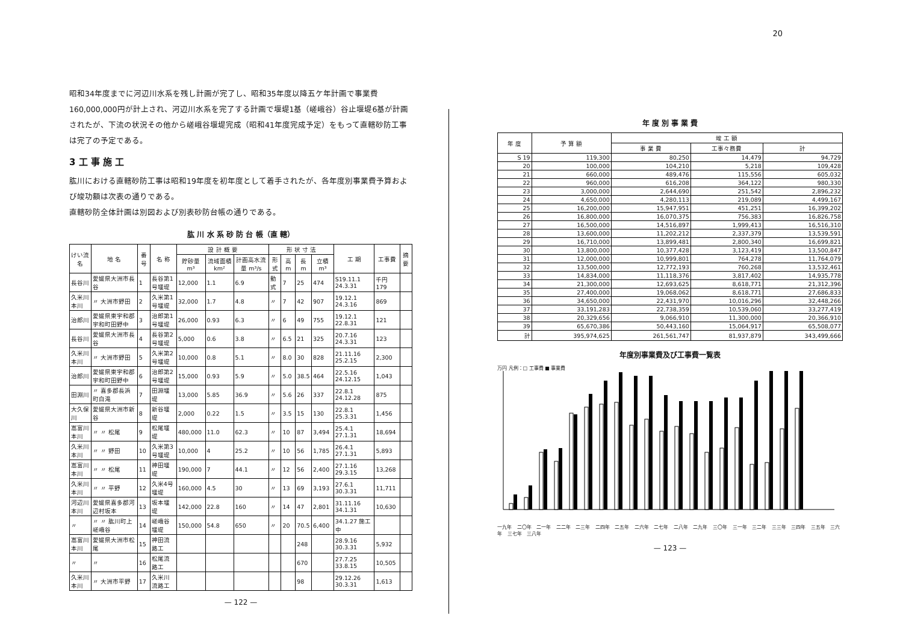20
昭和34年度までに河辺川水系を残し計画が完了し、昭和35年度以降五ケ年計画で事業費160,000,000円が計上され、河辺川水系を完了する計画で堰堤1基（嵯峨谷）谷止堰堤6基が計画されたが、下流の状況その他から嵯峨谷堰堤完成（昭和41年度完成予定）をもって直轄砂防工事は完了の予定である。
3 工 事 施 工
肱川における直轄砂防工事は昭和19年度を初年度として着手されたが、各年度別事業費予算および竣功額は次表の通りである。
直轄砂防全体計画は別図および別表砂防台帳の通りである。
肱 川 水 系 砂 防 台 帳（直 轄）
| けい流名 | 地 名 | 番号 | 名 称 | 設 計 概 要 | | | 形 状 寸 法 | | | | 工 期 | 工事費 | 摘要 |
| --- | --- | --- | --- | --- | --- | --- | --- | --- | --- | --- | --- | --- | --- |
| | | | | 貯砂量 m³ | 流域面積 km² | 計画高水流量 m³/s | 形式 | 高 m | 長 m | 立積 m³ | | | |
| 長谷川 | 愛媛県大洲市長谷 | 1 | 長谷第1号堰堤 | 12,000 | 1.1 | 6.9 | 動式 | 7 | 25 | 474 | S19.11.1 24.3.31 | 千円 179 | |
| 久米川本川 | 〃 大洲市野田 | 2 | 久米第1号堰堤 | 32,000 | 1.7 | 4.8 | 〃 | 7 | 42 | 907 | 19.12.1 24.3.16 | 869 | |
| 治郎川 | 愛媛県東宇和郡宇和町田野中 | 3 | 治郎第1号堰堤 | 26,000 | 0.93 | 6.3 | 〃 | 6 | 49 | 755 | 19.12.1 22.8.31 | 121 | |
| 長谷川 | 愛媛県大洲市長谷 | 4 | 長谷第2号堰堤 | 5,000 | 0.6 | 3.8 | 〃 | 6.5 | 21 | 325 | 20.7.16 24.3.31 | 123 | |
| 久米川本川 | 〃 大洲市野田 | 5 | 久米第2号堰堤 | 10,000 | 0.8 | 5.1 | 〃 | 8.0 | 30 | 828 | 21.11.16 25.2.15 | 2,300 | |
| 治郎川 | 愛媛県東宇和郡宇和町田野中 | 6 | 治郎第2号堰堤 | 15,000 | 0.93 | 5.9 | 〃 | 5.0 | 38.5 | 464 | 22.5.16 24.12.15 | 1,043 | |
| 田淵川 | 〃 喜多郡長浜町白滝 | 7 | 田淵堰堤 | 13,000 | 5.85 | 36.9 | 〃 | 5.6 | 26 | 337 | 22.8.1 24.12.28 | 875 | |
| 大久保川 | 愛媛県大洲市新谷 | 8 | 新谷堰堤 | 2,000 | 0.22 | 1.5 | 〃 | 3.5 | 15 | 130 | 22.8.1 25.3.31 | 1,456 | |
| 嵩富川本川 | 〃 〃 松尾 | 9 | 松尾堰堤 | 480,000 | 11.0 | 62.3 | 〃 | 10 | 87 | 3,494 | 25.4.1 27.1.31 | 18,694 | |
| 久米川本川 | 〃 〃 野田 | 10 | 久米第3号堰堤 | 10,000 | 4 | 25.2 | 〃 | 10 | 56 | 1,785 | 26.4.1 27.1.31 | 5,893 | |
| 嵩富川本川 | 〃 〃 松尾 | 11 | 神田堰堤 | 190,000 | 7 | 44.1 | 〃 | 12 | 56 | 2,400 | 27.1.16 29.3.15 | 13,268 | |
| 久米川本川 | 〃 〃 平野 | 12 | 久米4号堰堤 | 160,000 | 4.5 | 30 | 〃 | 13 | 69 | 3,193 | 27.6.1 30.3.31 | 11,711 | |
| 河辺川本川 | 愛媛県喜多郡河辺村坂本 | 13 | 坂本堰堤 | 142,000 | 22.8 | 160 | 〃 | 14 | 47 | 2,801 | 31.11.16 34.1.31 | 10,630 | |
| 〃 | 〃 〃 肱川町上嵯峨谷 | 14 | 嵯峨谷堰堤 | 150,000 | 54.8 | 650 | 〃 | 20 | 70.5 | 6,400 | 34.1.27 施工中 | | |
| 嵩富川本川 | 愛媛県大洲市松尾 | 15 | 神田流路工 | | | | | | 248 | | 28.9.16 30.3.31 | 5,932 | |
| 〃 | 〃 | 16 | 松尾流路工 | | | | | | 670 | | 27.7.25 33.8.15 | 10,505 | |
| 久米川本川 | 〃 大洲市平野 | 17 | 久米川流路工 | | | | | | 98 | | 29.12.26 30.3.31 | 1,613 | |
— 122 —
年 度 別 事 業 費
| 年 度 | 予 算 額 | 竣 工 額 | | |
| --- | --- | --- | --- | --- |
| | | 事 業 費 | 工事々務費 | 計 |
| S 19 | 119,300 | 80,250 | 14,479 | 94,729 |
| 20 | 100,000 | 104,210 | 5,218 | 109,428 |
| 21 | 660,000 | 489,476 | 115,556 | 605,032 |
| 22 | 960,000 | 616,208 | 364,122 | 980,330 |
| 23 | 3,000,000 | 2,644,690 | 251,542 | 2,896,232 |
| 24 | 4,650,000 | 4,280,113 | 219,089 | 4,499,167 |
| 25 | 16,200,000 | 15,947,951 | 451,251 | 16,399,202 |
| 26 | 16,800,000 | 16,070,375 | 756,383 | 16,826,758 |
| 27 | 16,500,000 | 14,516,897 | 1,999,413 | 16,516,310 |
| 28 | 13,600,000 | 11,202,212 | 2,337,379 | 13,539,591 |
| 29 | 16,710,000 | 13,899,481 | 2,800,340 | 16,699,821 |
| 30 | 13,800,000 | 10,377,428 | 3,123,419 | 13,500,847 |
| 31 | 12,000,000 | 10,999,801 | 764,278 | 11,764,079 |
| 32 | 13,500,000 | 12,772,193 | 760,268 | 13,532,461 |
| 33 | 14,834,000 | 11,118,376 | 3,817,402 | 14,935,778 |
| 34 | 21,300,000 | 12,693,625 | 8,618,771 | 21,312,396 |
| 35 | 27,400,000 | 19,068,062 | 8,618,771 | 27,686,833 |
| 36 | 34,650,000 | 22,431,970 | 10,016,296 | 32,448,266 |
| 37 | 33,191,283 | 22,738,359 | 10,539,060 | 33,277,419 |
| 38 | 20,329,656 | 9,066,910 | 11,300,000 | 20,366,910 |
| 39 | 65,670,386 | 50,443,160 | 15,064,917 | 65,508,077 |
| 計 | 395,974,625 | 261,561,747 | 81,937,879 | 343,499,666 |
年度別事業費及び工事費一覧表
万円 凡例：□ 工事費 ■ 事業費
一九年 二〇年 二一年 二二年 二三年 二四年 二五年 二六年 二七年 二八年 二九年 三〇年 三一年 三二年 三三年 三四年 三五年 三六年 三七年 三八年
— 123 —